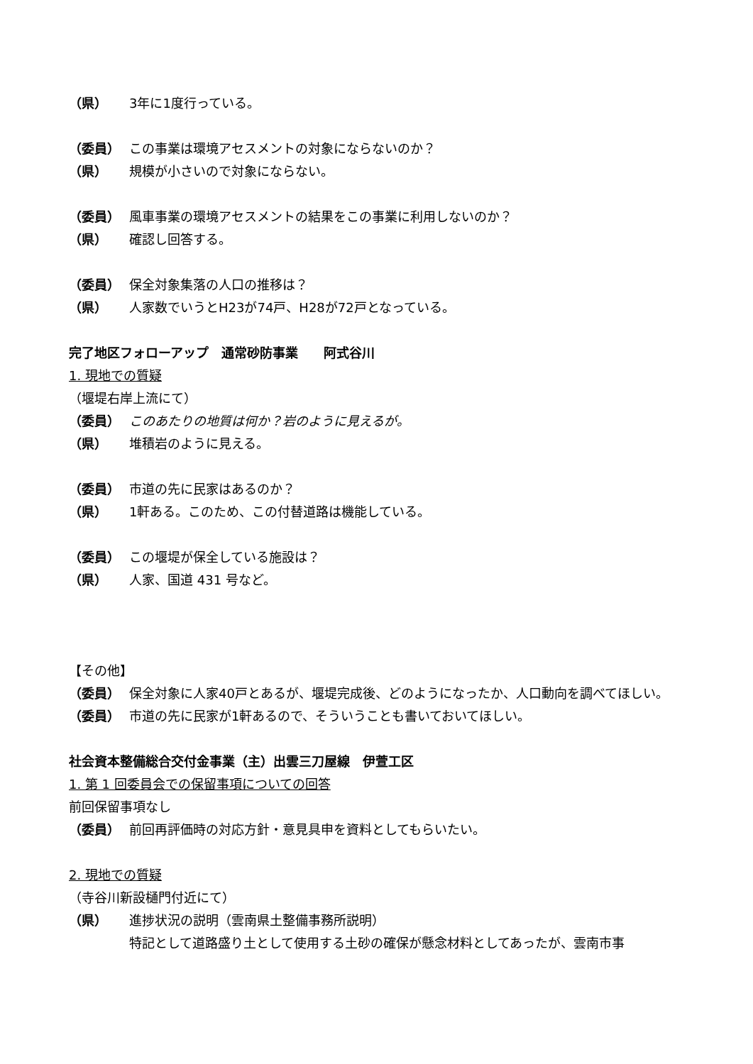（県） 3年に1度行っている。
（委員） この事業は環境アセスメントの対象にならないのか？
（県） 規模が小さいので対象にならない。
（委員） 風車事業の環境アセスメントの結果をこの事業に利用しないのか？
（県） 確認し回答する。
（委員） 保全対象集落の人口の推移は？
（県） 人家数でいうとH23が74戸、H28が72戸となっている。
完了地区フォローアップ　通常砂防事業　　阿式谷川
1. 現地での質疑
（堰堤右岸上流にて）
（委員） このあたりの地質は何か？岩のように見えるが。
（県） 堆積岩のように見える。
（委員） 市道の先に民家はあるのか？
（県） 1軒ある。このため、この付替道路は機能している。
（委員） この堰堤が保全している施設は？
（県） 人家、国道 431 号など。
【その他】
（委員） 保全対象に人家40戸とあるが、堰堤完成後、どのようになったか、人口動向を調べてほしい。
（委員） 市道の先に民家が1軒あるので、そういうことも書いておいてほしい。
社会資本整備総合交付金事業（主）出雲三刀屋線　伊萱工区
1. 第 1 回委員会での保留事項についての回答
前回保留事項なし
（委員） 前回再評価時の対応方針・意見具申を資料としてもらいたい。
2. 現地での質疑
（寺谷川新設樋門付近にて）
（県） 進捗状況の説明（雲南県土整備事務所説明）
特記として道路盛り土として使用する土砂の確保が懸念材料としてあったが、雲南市事